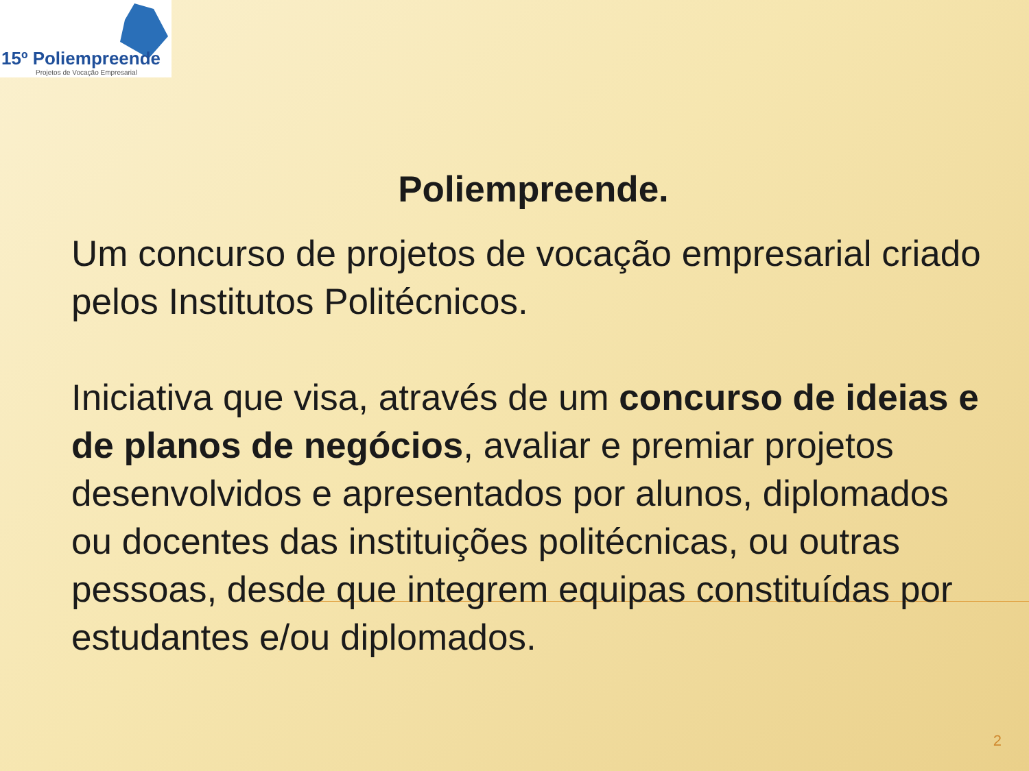15º Poliempreende
Projetos de Vocação Empresarial
Poliempreende.
Um concurso de projetos de vocação empresarial criado pelos Institutos Politécnicos.
Iniciativa que visa, através de um concurso de ideias e de planos de negócios, avaliar e premiar projetos desenvolvidos e apresentados por alunos, diplomados ou docentes das instituições politécnicas, ou outras pessoas, desde que integrem equipas constituídas por estudantes e/ou diplomados.
2